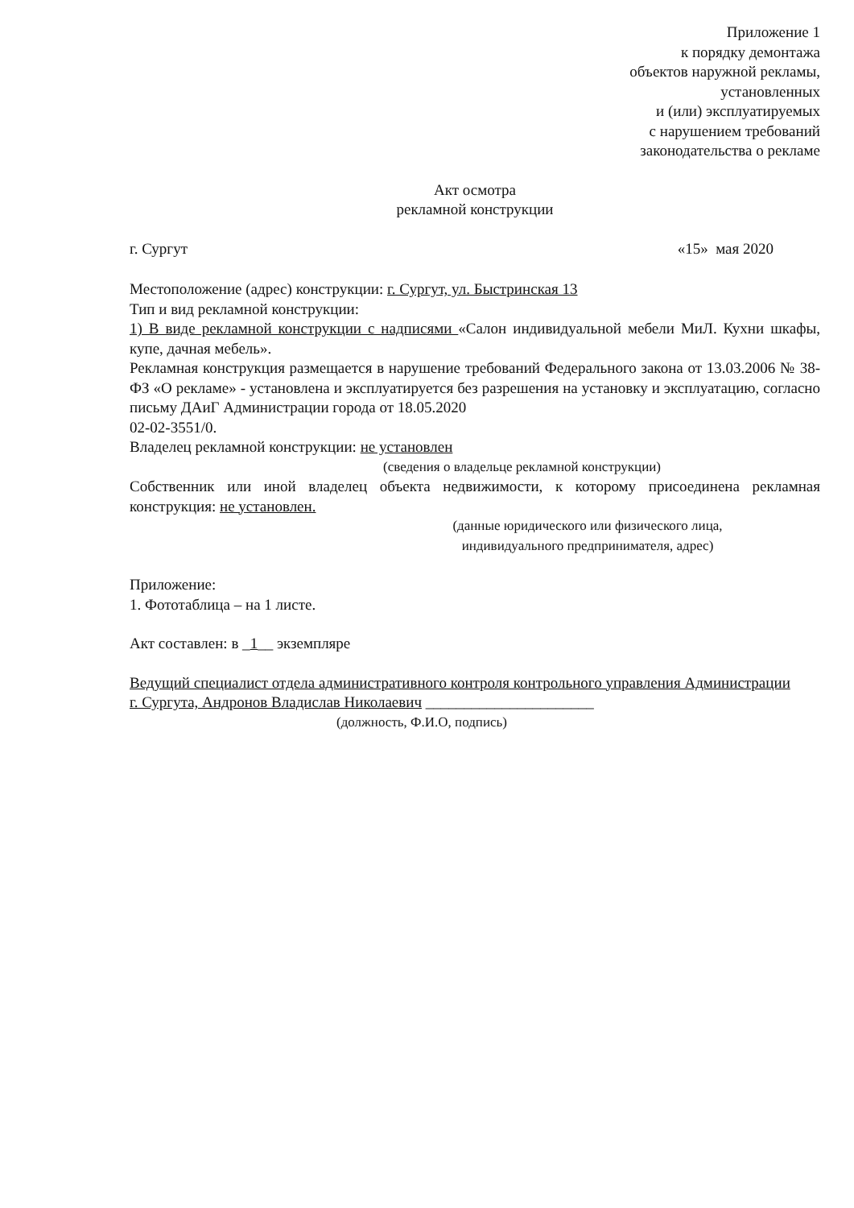Приложение 1
к порядку демонтажа
объектов наружной рекламы,
установленных
и (или) эксплуатируемых
с нарушением требований
законодательства о рекламе
Акт осмотра
рекламной конструкции
г. Сургут «15» мая 2020
Местоположение (адрес) конструкции: г. Сургут, ул. Быстринская 13
Тип и вид рекламной конструкции:
1) В виде рекламной конструкции с надписями «Салон индивидуальной мебели МиЛ. Кухни шкафы, купе, дачная мебель».
Рекламная конструкция размещается в нарушение требований Федерального закона от 13.03.2006 № 38-ФЗ «О рекламе» - установлена и эксплуатируется без разрешения на установку и эксплуатацию, согласно письму ДАиГ Администрации города от 18.05.2020
02-02-3551/0.
Владелец рекламной конструкции: не установлен
(сведения о владельце рекламной конструкции)
Собственник или иной владелец объекта недвижимости, к которому присоединена рекламная конструкция: не установлен.
(данные юридического или физического лица,
индивидуального предпринимателя, адрес)
Приложение:
1. Фототаблица – на 1 листе.
Акт составлен: в _1__ экземпляре
Ведущий специалист отдела административного контроля контрольного управления Администрации
г. Сургута, Андронов Владислав Николаевич ______________________
(должность, Ф.И.О, подпись)